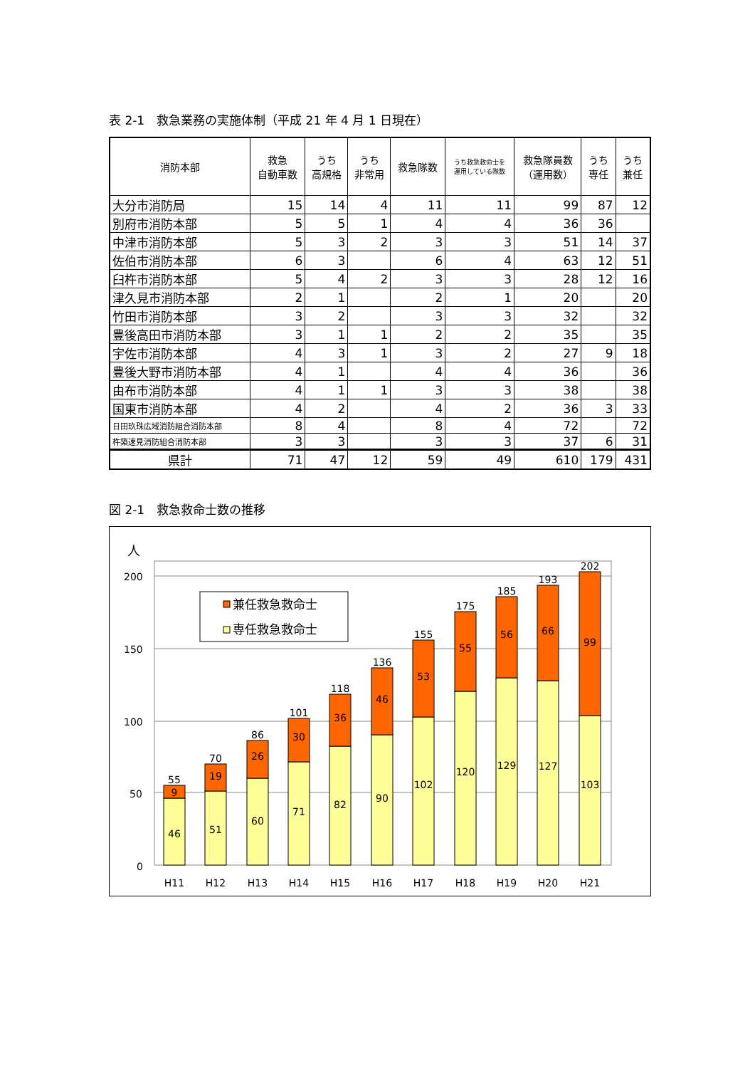表 2-1　救急業務の実施体制（平成 21 年 4 月 1 日現在）
| 消防本部 | 救急 自動車数 | うち 高規格 | うち 非常用 | 救急隊数 | うち救急救命士を 運用している隊数 | 救急隊員数 （運用数） | うち 専任 | うち 兼任 |
| --- | --- | --- | --- | --- | --- | --- | --- | --- |
| 大分市消防局 | 15 | 14 | 4 | 11 | 11 | 99 | 87 | 12 |
| 別府市消防本部 | 5 | 5 | 1 | 4 | 4 | 36 | 36 | |
| 中津市消防本部 | 5 | 3 | 2 | 3 | 3 | 51 | 14 | 37 |
| 佐伯市消防本部 | 6 | 3 | | 6 | 4 | 63 | 12 | 51 |
| 臼杵市消防本部 | 5 | 4 | 2 | 3 | 3 | 28 | 12 | 16 |
| 津久見市消防本部 | 2 | 1 | | 2 | 1 | 20 | | 20 |
| 竹田市消防本部 | 3 | 2 | | 3 | 3 | 32 | | 32 |
| 豊後高田市消防本部 | 3 | 1 | 1 | 2 | 2 | 35 | | 35 |
| 宇佐市消防本部 | 4 | 3 | 1 | 3 | 2 | 27 | 9 | 18 |
| 豊後大野市消防本部 | 4 | 1 | | 4 | 4 | 36 | | 36 |
| 由布市消防本部 | 4 | 1 | 1 | 3 | 3 | 38 | | 38 |
| 国東市消防本部 | 4 | 2 | | 4 | 2 | 36 | 3 | 33 |
| 日田玖珠広域消防組合消防本部 | 8 | 4 | | 8 | 4 | 72 | | 72 |
| 杵築速見消防組合消防本部 | 3 | 3 | | 3 | 3 | 37 | 6 | 31 |
| 県計 | 71 | 47 | 12 | 59 | 49 | 610 | 179 | 431 |
図 2-1　救急救命士数の推移
人
200
150
100
50
0
兼任救急救命士
専任救急救命士
55
70
86
101
118
136
155
175
185
193
202
9
46
19
51
26
60
30
71
36
82
46
90
53
102
55
120
56
129
66
127
99
103
H11
H12
H13
H14
H15
H16
H17
H18
H19
H20
H21